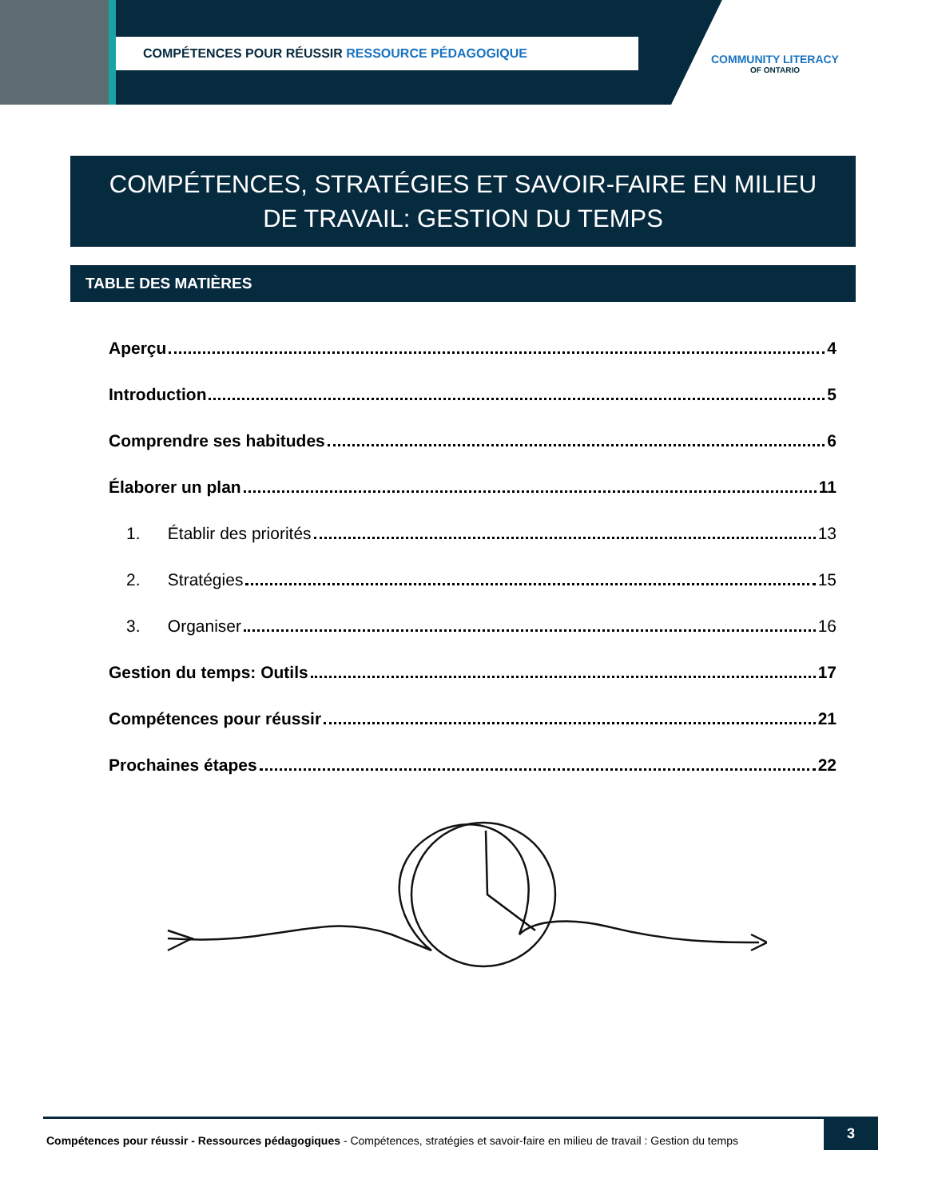COMPÉTENCES POUR RÉUSSIR RESSOURCE PÉDAGOGIQUE
COMMUNITY LITERACY
OF ONTARIO
COMPÉTENCES, STRATÉGIES ET SAVOIR-FAIRE EN MILIEU DE TRAVAIL: GESTION DU TEMPS
TABLE DES MATIÈRES
Aperçu 4
Introduction 5
Comprendre ses habitudes 6
Élaborer un plan 11
1. Établir des priorités 13
2. Stratégies 15
3. Organiser 16
Gestion du temps: Outils 17
Compétences pour réussir 21
Prochaines étapes 22
Compétences pour réussir - Ressources pédagogiques - Compétences, stratégies et savoir-faire en milieu de travail : Gestion du temps
3